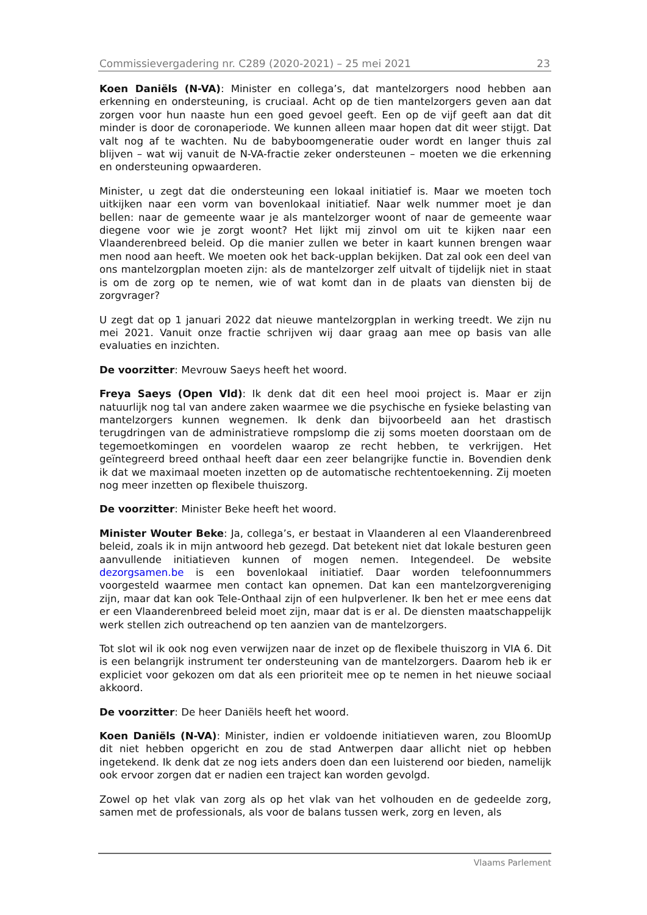Commissievergadering nr. C289 (2020-2021) – 25 mei 2021 23
Koen Daniëls (N-VA): Minister en collega’s, dat mantelzorgers nood hebben aan erkenning en ondersteuning, is cruciaal. Acht op de tien mantelzorgers geven aan dat zorgen voor hun naaste hun een goed gevoel geeft. Een op de vijf geeft aan dat dit minder is door de coronaperiode. We kunnen alleen maar hopen dat dit weer stijgt. Dat valt nog af te wachten. Nu de babyboomgeneratie ouder wordt en langer thuis zal blijven – wat wij vanuit de N-VA-fractie zeker ondersteunen – moeten we die erkenning en ondersteuning opwaarderen.
Minister, u zegt dat die ondersteuning een lokaal initiatief is. Maar we moeten toch uitkijken naar een vorm van bovenlokaal initiatief. Naar welk nummer moet je dan bellen: naar de gemeente waar je als mantelzorger woont of naar de gemeente waar diegene voor wie je zorgt woont? Het lijkt mij zinvol om uit te kijken naar een Vlaanderenbreed beleid. Op die manier zullen we beter in kaart kunnen brengen waar men nood aan heeft. We moeten ook het back-upplan bekijken. Dat zal ook een deel van ons mantelzorgplan moeten zijn: als de mantelzorger zelf uitvalt of tijdelijk niet in staat is om de zorg op te nemen, wie of wat komt dan in de plaats van diensten bij de zorgvrager?
U zegt dat op 1 januari 2022 dat nieuwe mantelzorgplan in werking treedt. We zijn nu mei 2021. Vanuit onze fractie schrijven wij daar graag aan mee op basis van alle evaluaties en inzichten.
De voorzitter: Mevrouw Saeys heeft het woord.
Freya Saeys (Open Vld): Ik denk dat dit een heel mooi project is. Maar er zijn natuurlijk nog tal van andere zaken waarmee we die psychische en fysieke belasting van mantelzorgers kunnen wegnemen. Ik denk dan bijvoorbeeld aan het drastisch terugdringen van de administratieve rompslomp die zij soms moeten doorstaan om de tegemoetkomingen en voordelen waarop ze recht hebben, te verkrijgen. Het geïntegreerd breed onthaal heeft daar een zeer belangrijke functie in. Bovendien denk ik dat we maximaal moeten inzetten op de automatische rechtentoekenning. Zij moeten nog meer inzetten op flexibele thuiszorg.
De voorzitter: Minister Beke heeft het woord.
Minister Wouter Beke: Ja, collega’s, er bestaat in Vlaanderen al een Vlaanderenbreed beleid, zoals ik in mijn antwoord heb gezegd. Dat betekent niet dat lokale besturen geen aanvullende initiatieven kunnen of mogen nemen. Integendeel. De website dezorgsamen.be is een bovenlokaal initiatief. Daar worden telefoonnummers voorgesteld waarmee men contact kan opnemen. Dat kan een mantelzorgvereniging zijn, maar dat kan ook Tele-Onthaal zijn of een hulpverlener. Ik ben het er mee eens dat er een Vlaanderenbreed beleid moet zijn, maar dat is er al. De diensten maatschappelijk werk stellen zich outreachend op ten aanzien van de mantelzorgers.
Tot slot wil ik ook nog even verwijzen naar de inzet op de flexibele thuiszorg in VIA 6. Dit is een belangrijk instrument ter ondersteuning van de mantelzorgers. Daarom heb ik er expliciet voor gekozen om dat als een prioriteit mee op te nemen in het nieuwe sociaal akkoord.
De voorzitter: De heer Daniëls heeft het woord.
Koen Daniëls (N-VA): Minister, indien er voldoende initiatieven waren, zou BloomUp dit niet hebben opgericht en zou de stad Antwerpen daar allicht niet op hebben ingetekend. Ik denk dat ze nog iets anders doen dan een luisterend oor bieden, namelijk ook ervoor zorgen dat er nadien een traject kan worden gevolgd.
Zowel op het vlak van zorg als op het vlak van het volhouden en de gedeelde zorg, samen met de professionals, als voor de balans tussen werk, zorg en leven, als
Vlaams Parlement